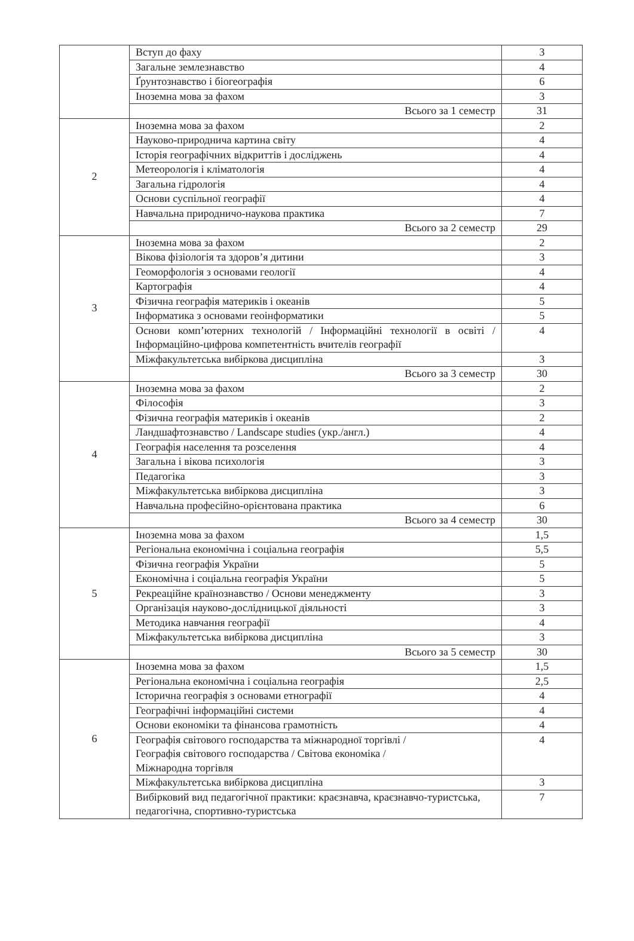| | Вступ до фаху | 3 |
| | Загальне землезнавство | 4 |
| | Ґрунтознавство і біогеографія | 6 |
| | Іноземна мова за фахом | 3 |
| | Всього за 1 семестр | 31 |
| 2 | Іноземна мова за фахом | 2 |
| | Науково-природнича картина світу | 4 |
| | Історія географічних відкриттів і досліджень | 4 |
| | Метеорологія і кліматологія | 4 |
| | Загальна гідрологія | 4 |
| | Основи суспільної географії | 4 |
| | Навчальна природничо-наукова практика | 7 |
| | Всього за 2 семестр | 29 |
| 3 | Іноземна мова за фахом | 2 |
| | Вікова фізіологія та здоров’я дитини | 3 |
| | Геоморфологія з основами геології | 4 |
| | Картографія | 4 |
| | Фізична географія материків і океанів | 5 |
| | Інформатика з основами геоінформатики | 5 |
| | Основи комп’ютерних технологій / Інформаційні технології в освіті / Інформаційно-цифрова компетентність вчителів географії | 4 |
| | Міжфакультетська вибіркова дисципліна | 3 |
| | Всього за 3 семестр | 30 |
| 4 | Іноземна мова за фахом | 2 |
| | Філософія | 3 |
| | Фізична географія материків і океанів | 2 |
| | Ландшафтознавство / Landscape studies (укр./англ.) | 4 |
| | Географія населення та розселення | 4 |
| | Загальна і вікова психологія | 3 |
| | Педагогіка | 3 |
| | Міжфакультетська вибіркова дисципліна | 3 |
| | Навчальна професійно-орієнтована практика | 6 |
| | Всього за 4 семестр | 30 |
| 5 | Іноземна мова за фахом | 1,5 |
| | Регіональна економічна і соціальна географія | 5,5 |
| | Фізична географія України | 5 |
| | Економічна і соціальна географія України | 5 |
| | Рекреаційне країнознавство / Основи менеджменту | 3 |
| | Організація науково-дослідницької діяльності | 3 |
| | Методика навчання географії | 4 |
| | Міжфакультетська вибіркова дисципліна | 3 |
| | Всього за 5 семестр | 30 |
| 6 | Іноземна мова за фахом | 1,5 |
| | Регіональна економічна і соціальна географія | 2,5 |
| | Історична географія з основами етнографії | 4 |
| | Географічні інформаційні системи | 4 |
| | Основи економіки та фінансова грамотність | 4 |
| | Географія світового господарства та міжнародної торгівлі / Географія світового господарства / Світова економіка / Міжнародна торгівля | 4 |
| | Міжфакультетська вибіркова дисципліна | 3 |
| | Вибірковий вид педагогічної практики: краєзнавча, краєзнавчо-туристська, педагогічна, спортивно-туристська | 7 |